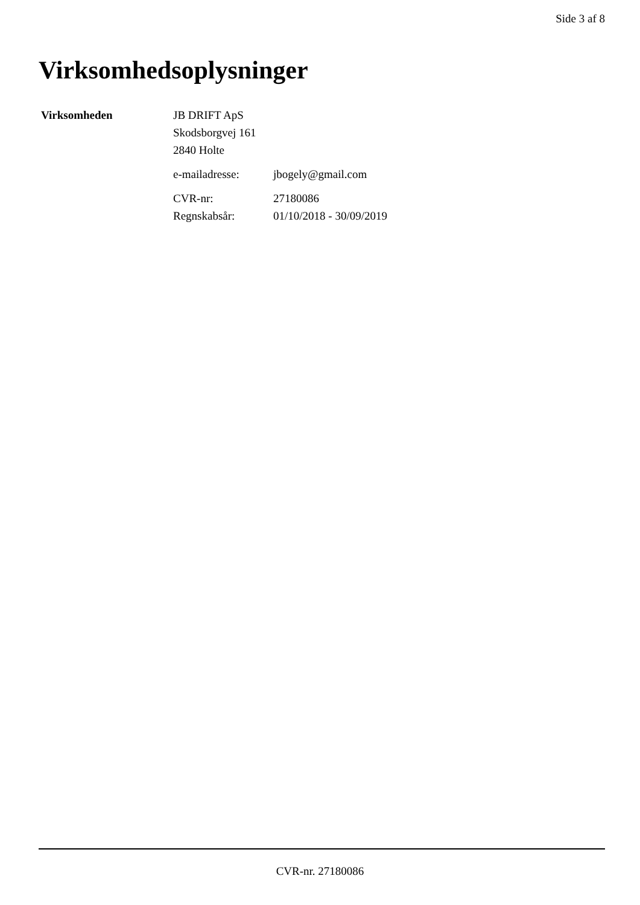Side 3 af 8
Virksomhedsoplysninger
| Virksomheden | JB DRIFT ApS Skodsborgvej 161 2840 Holte | |
| | e-mailadresse: | jbogely@gmail.com |
| | CVR-nr: | 27180086 |
| | Regnskabsår: | 01/10/2018 - 30/09/2019 |
CVR-nr. 27180086